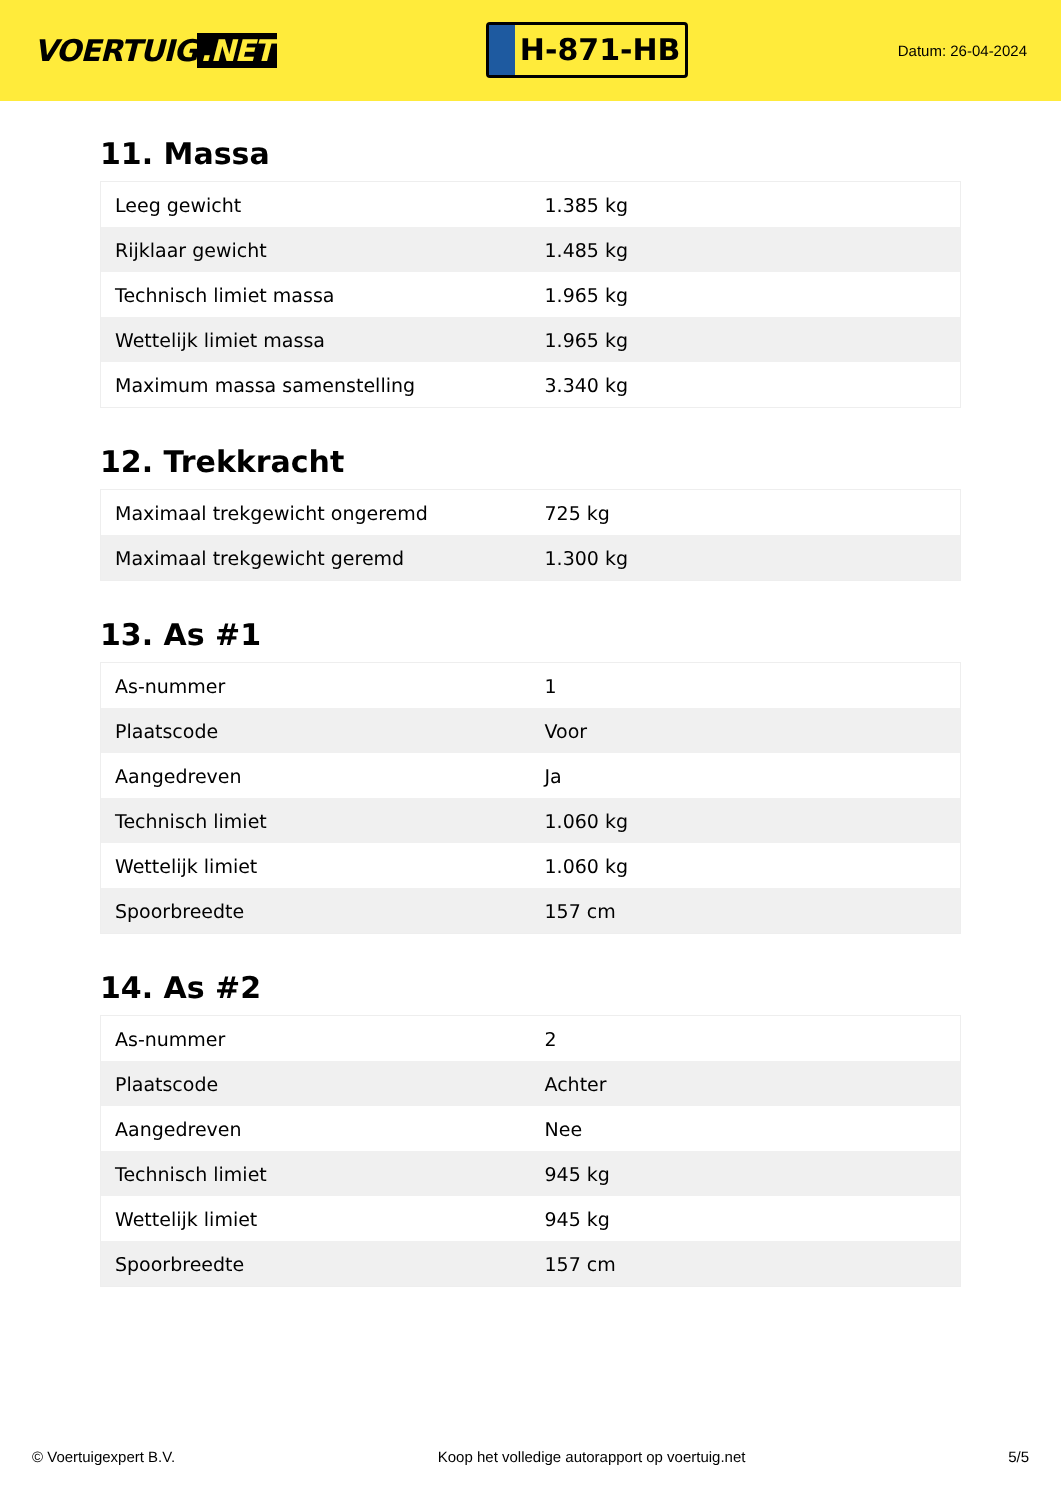VOERTUIG.NET
H-871-HB
Datum: 26-04-2024
11. Massa
| Leeg gewicht | 1.385 kg |
| Rijklaar gewicht | 1.485 kg |
| Technisch limiet massa | 1.965 kg |
| Wettelijk limiet massa | 1.965 kg |
| Maximum massa samenstelling | 3.340 kg |
12. Trekkracht
| Maximaal trekgewicht ongeremd | 725 kg |
| Maximaal trekgewicht geremd | 1.300 kg |
13. As #1
| As-nummer | 1 |
| Plaatscode | Voor |
| Aangedreven | Ja |
| Technisch limiet | 1.060 kg |
| Wettelijk limiet | 1.060 kg |
| Spoorbreedte | 157 cm |
14. As #2
| As-nummer | 2 |
| Plaatscode | Achter |
| Aangedreven | Nee |
| Technisch limiet | 945 kg |
| Wettelijk limiet | 945 kg |
| Spoorbreedte | 157 cm |
© Voertuigexpert B.V. Koop het volledige autorapport op voertuig.net 5/5